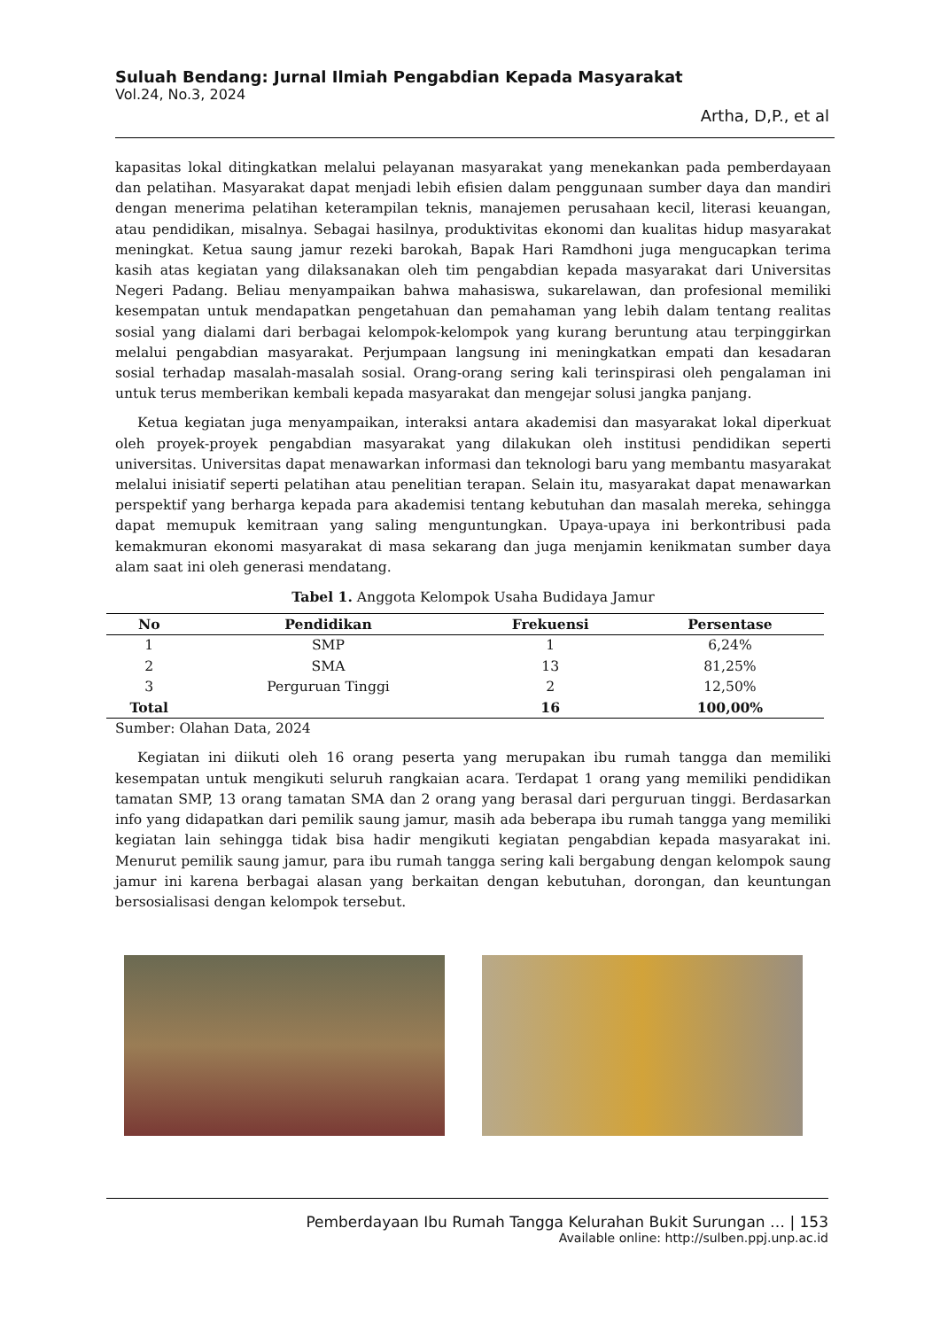Suluah Bendang: Jurnal Ilmiah Pengabdian Kepada Masyarakat
Vol.24, No.3, 2024
Artha, D,P., et al
kapasitas lokal ditingkatkan melalui pelayanan masyarakat yang menekankan pada pemberdayaan dan pelatihan. Masyarakat dapat menjadi lebih efisien dalam penggunaan sumber daya dan mandiri dengan menerima pelatihan keterampilan teknis, manajemen perusahaan kecil, literasi keuangan, atau pendidikan, misalnya. Sebagai hasilnya, produktivitas ekonomi dan kualitas hidup masyarakat meningkat. Ketua saung jamur rezeki barokah, Bapak Hari Ramdhoni juga mengucapkan terima kasih atas kegiatan yang dilaksanakan oleh tim pengabdian kepada masyarakat dari Universitas Negeri Padang. Beliau menyampaikan bahwa mahasiswa, sukarelawan, dan profesional memiliki kesempatan untuk mendapatkan pengetahuan dan pemahaman yang lebih dalam tentang realitas sosial yang dialami dari berbagai kelompok-kelompok yang kurang beruntung atau terpinggirkan melalui pengabdian masyarakat. Perjumpaan langsung ini meningkatkan empati dan kesadaran sosial terhadap masalah-masalah sosial. Orang-orang sering kali terinspirasi oleh pengalaman ini untuk terus memberikan kembali kepada masyarakat dan mengejar solusi jangka panjang.
Ketua kegiatan juga menyampaikan, interaksi antara akademisi dan masyarakat lokal diperkuat oleh proyek-proyek pengabdian masyarakat yang dilakukan oleh institusi pendidikan seperti universitas. Universitas dapat menawarkan informasi dan teknologi baru yang membantu masyarakat melalui inisiatif seperti pelatihan atau penelitian terapan. Selain itu, masyarakat dapat menawarkan perspektif yang berharga kepada para akademisi tentang kebutuhan dan masalah mereka, sehingga dapat memupuk kemitraan yang saling menguntungkan. Upaya-upaya ini berkontribusi pada kemakmuran ekonomi masyarakat di masa sekarang dan juga menjamin kenikmatan sumber daya alam saat ini oleh generasi mendatang.
Tabel 1. Anggota Kelompok Usaha Budidaya Jamur
| No | Pendidikan | Frekuensi | Persentase |
| --- | --- | --- | --- |
| 1 | SMP | 1 | 6,24% |
| 2 | SMA | 13 | 81,25% |
| 3 | Perguruan Tinggi | 2 | 12,50% |
| Total | | 16 | 100,00% |
Sumber: Olahan Data, 2024
Kegiatan ini diikuti oleh 16 orang peserta yang merupakan ibu rumah tangga dan memiliki kesempatan untuk mengikuti seluruh rangkaian acara. Terdapat 1 orang yang memiliki pendidikan tamatan SMP, 13 orang tamatan SMA dan 2 orang yang berasal dari perguruan tinggi. Berdasarkan info yang didapatkan dari pemilik saung jamur, masih ada beberapa ibu rumah tangga yang memiliki kegiatan lain sehingga tidak bisa hadir mengikuti kegiatan pengabdian kepada masyarakat ini. Menurut pemilik saung jamur, para ibu rumah tangga sering kali bergabung dengan kelompok saung jamur ini karena berbagai alasan yang berkaitan dengan kebutuhan, dorongan, dan keuntungan bersosialisasi dengan kelompok tersebut.
Pemberdayaan Ibu Rumah Tangga Kelurahan Bukit Surungan … | 153
Available online: http://sulben.ppj.unp.ac.id